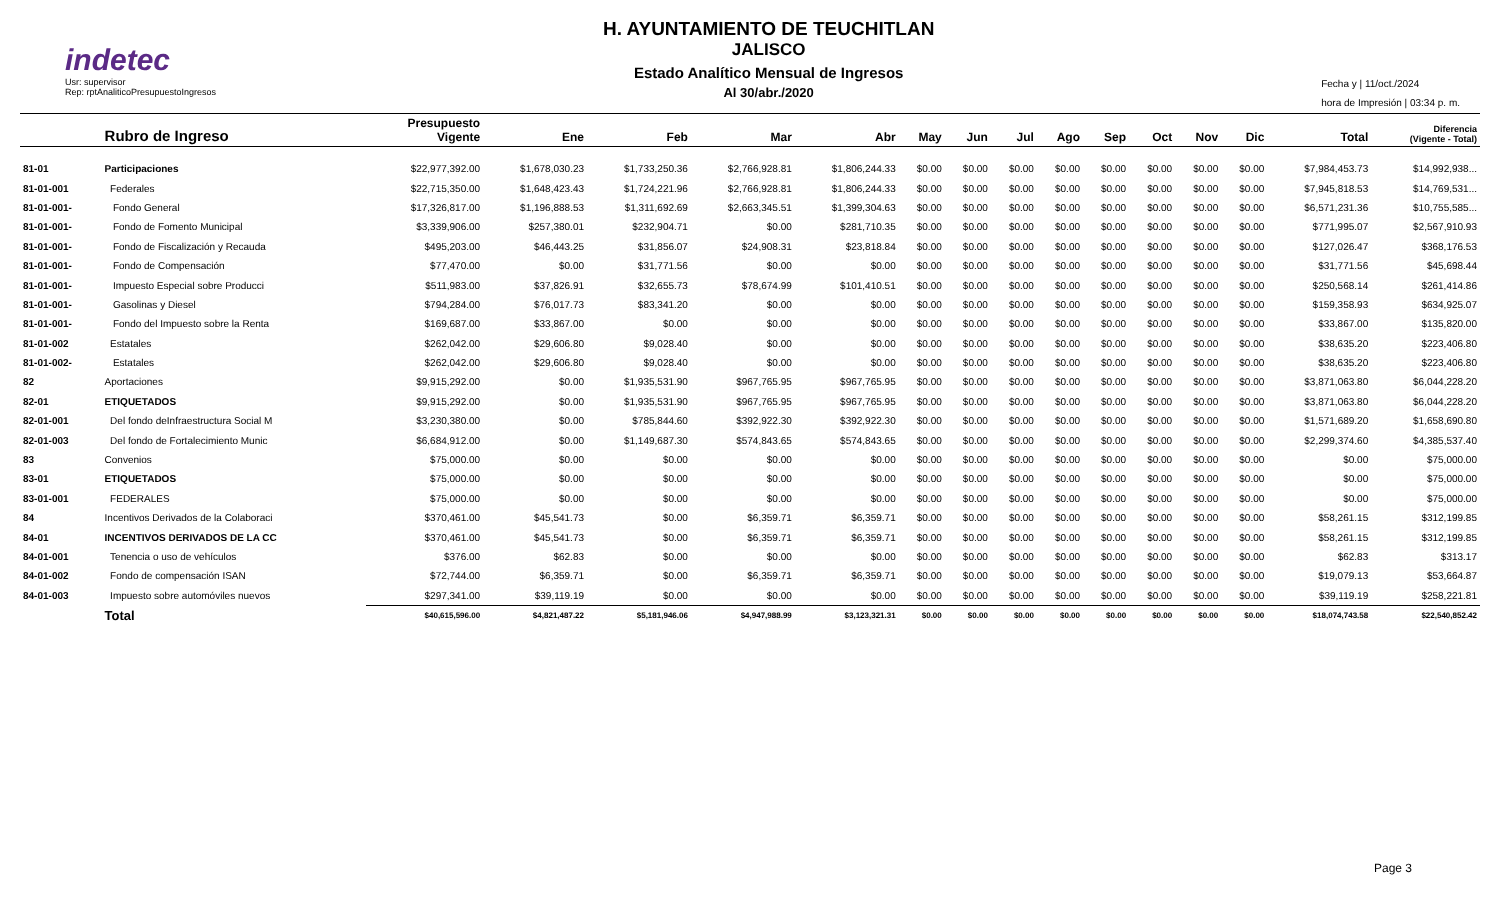indetec
Usr: supervisor
Rep: rptAnaliticoPresupuestoIngresos
H. AYUNTAMIENTO DE TEUCHITLAN
JALISCO
Estado Analítico Mensual de Ingresos
Al 30/abr./2020
Fecha y | 11/oct./2024
hora de Impresión | 03:34 p. m.
| | Rubro de Ingreso | Presupuesto Vigente | Ene | Feb | Mar | Abr | May | Jun | Jul | Ago | Sep | Oct | Nov | Dic | Total | Diferencia (Vigente - Total) |
| --- | --- | --- | --- | --- | --- | --- | --- | --- | --- | --- | --- | --- | --- | --- | --- | --- |
| 81-01 | Participaciones | $22,977,392.00 | $1,678,030.23 | $1,733,250.36 | $2,766,928.81 | $1,806,244.33 | $0.00 | $0.00 | $0.00 | $0.00 | $0.00 | $0.00 | $0.00 | $0.00 | $7,984,453.73 | $14,992,938... |
| 81-01-001 | Federales | $22,715,350.00 | $1,648,423.43 | $1,724,221.96 | $2,766,928.81 | $1,806,244.33 | $0.00 | $0.00 | $0.00 | $0.00 | $0.00 | $0.00 | $0.00 | $0.00 | $7,945,818.53 | $14,769,531... |
| 81-01-001- | Fondo General | $17,326,817.00 | $1,196,888.53 | $1,311,692.69 | $2,663,345.51 | $1,399,304.63 | $0.00 | $0.00 | $0.00 | $0.00 | $0.00 | $0.00 | $0.00 | $0.00 | $6,571,231.36 | $10,755,585... |
| 81-01-001- | Fondo de Fomento Municipal | $3,339,906.00 | $257,380.01 | $232,904.71 | $0.00 | $281,710.35 | $0.00 | $0.00 | $0.00 | $0.00 | $0.00 | $0.00 | $0.00 | $0.00 | $771,995.07 | $2,567,910.93 |
| 81-01-001- | Fondo de Fiscalización y Recauda | $495,203.00 | $46,443.25 | $31,856.07 | $24,908.31 | $23,818.84 | $0.00 | $0.00 | $0.00 | $0.00 | $0.00 | $0.00 | $0.00 | $0.00 | $127,026.47 | $368,176.53 |
| 81-01-001- | Fondo de Compensación | $77,470.00 | $0.00 | $31,771.56 | $0.00 | $0.00 | $0.00 | $0.00 | $0.00 | $0.00 | $0.00 | $0.00 | $0.00 | $0.00 | $31,771.56 | $45,698.44 |
| 81-01-001- | Impuesto Especial sobre Producci | $511,983.00 | $37,826.91 | $32,655.73 | $78,674.99 | $101,410.51 | $0.00 | $0.00 | $0.00 | $0.00 | $0.00 | $0.00 | $0.00 | $0.00 | $250,568.14 | $261,414.86 |
| 81-01-001- | Gasolinas y Diesel | $794,284.00 | $76,017.73 | $83,341.20 | $0.00 | $0.00 | $0.00 | $0.00 | $0.00 | $0.00 | $0.00 | $0.00 | $0.00 | $0.00 | $159,358.93 | $634,925.07 |
| 81-01-001- | Fondo del Impuesto sobre la Renta | $169,687.00 | $33,867.00 | $0.00 | $0.00 | $0.00 | $0.00 | $0.00 | $0.00 | $0.00 | $0.00 | $0.00 | $0.00 | $0.00 | $33,867.00 | $135,820.00 |
| 81-01-002 | Estatales | $262,042.00 | $29,606.80 | $9,028.40 | $0.00 | $0.00 | $0.00 | $0.00 | $0.00 | $0.00 | $0.00 | $0.00 | $0.00 | $0.00 | $38,635.20 | $223,406.80 |
| 81-01-002- | Estatales | $262,042.00 | $29,606.80 | $9,028.40 | $0.00 | $0.00 | $0.00 | $0.00 | $0.00 | $0.00 | $0.00 | $0.00 | $0.00 | $0.00 | $38,635.20 | $223,406.80 |
| 82 | Aportaciones | $9,915,292.00 | $0.00 | $1,935,531.90 | $967,765.95 | $967,765.95 | $0.00 | $0.00 | $0.00 | $0.00 | $0.00 | $0.00 | $0.00 | $0.00 | $3,871,063.80 | $6,044,228.20 |
| 82-01 | ETIQUETADOS | $9,915,292.00 | $0.00 | $1,935,531.90 | $967,765.95 | $967,765.95 | $0.00 | $0.00 | $0.00 | $0.00 | $0.00 | $0.00 | $0.00 | $0.00 | $3,871,063.80 | $6,044,228.20 |
| 82-01-001 | Del fondo deInfraestructura Social M | $3,230,380.00 | $0.00 | $785,844.60 | $392,922.30 | $392,922.30 | $0.00 | $0.00 | $0.00 | $0.00 | $0.00 | $0.00 | $0.00 | $0.00 | $1,571,689.20 | $1,658,690.80 |
| 82-01-003 | Del fondo de Fortalecimiento Munic | $6,684,912.00 | $0.00 | $1,149,687.30 | $574,843.65 | $574,843.65 | $0.00 | $0.00 | $0.00 | $0.00 | $0.00 | $0.00 | $0.00 | $0.00 | $2,299,374.60 | $4,385,537.40 |
| 83 | Convenios | $75,000.00 | $0.00 | $0.00 | $0.00 | $0.00 | $0.00 | $0.00 | $0.00 | $0.00 | $0.00 | $0.00 | $0.00 | $0.00 | $0.00 | $75,000.00 |
| 83-01 | ETIQUETADOS | $75,000.00 | $0.00 | $0.00 | $0.00 | $0.00 | $0.00 | $0.00 | $0.00 | $0.00 | $0.00 | $0.00 | $0.00 | $0.00 | $0.00 | $75,000.00 |
| 83-01-001 | FEDERALES | $75,000.00 | $0.00 | $0.00 | $0.00 | $0.00 | $0.00 | $0.00 | $0.00 | $0.00 | $0.00 | $0.00 | $0.00 | $0.00 | $0.00 | $75,000.00 |
| 84 | Incentivos Derivados de la Colaboraci | $370,461.00 | $45,541.73 | $0.00 | $6,359.71 | $6,359.71 | $0.00 | $0.00 | $0.00 | $0.00 | $0.00 | $0.00 | $0.00 | $0.00 | $58,261.15 | $312,199.85 |
| 84-01 | INCENTIVOS DERIVADOS DE LA CC | $370,461.00 | $45,541.73 | $0.00 | $6,359.71 | $6,359.71 | $0.00 | $0.00 | $0.00 | $0.00 | $0.00 | $0.00 | $0.00 | $0.00 | $58,261.15 | $312,199.85 |
| 84-01-001 | Tenencia o uso de vehículos | $376.00 | $62.83 | $0.00 | $0.00 | $0.00 | $0.00 | $0.00 | $0.00 | $0.00 | $0.00 | $0.00 | $0.00 | $0.00 | $62.83 | $313.17 |
| 84-01-002 | Fondo de compensación ISAN | $72,744.00 | $6,359.71 | $0.00 | $6,359.71 | $6,359.71 | $0.00 | $0.00 | $0.00 | $0.00 | $0.00 | $0.00 | $0.00 | $0.00 | $19,079.13 | $53,664.87 |
| 84-01-003 | Impuesto sobre automóviles nuevos | $297,341.00 | $39,119.19 | $0.00 | $0.00 | $0.00 | $0.00 | $0.00 | $0.00 | $0.00 | $0.00 | $0.00 | $0.00 | $0.00 | $39,119.19 | $258,221.81 |
| | Total | $40,615,596.00 | $4,821,487.22 | $5,181,946.06 | $4,947,988.99 | $3,123,321.31 | $0.00 | $0.00 | $0.00 | $0.00 | $0.00 | $0.00 | $0.00 | $0.00 | $18,074,743.58 | $22,540,852.42 |
Page 3